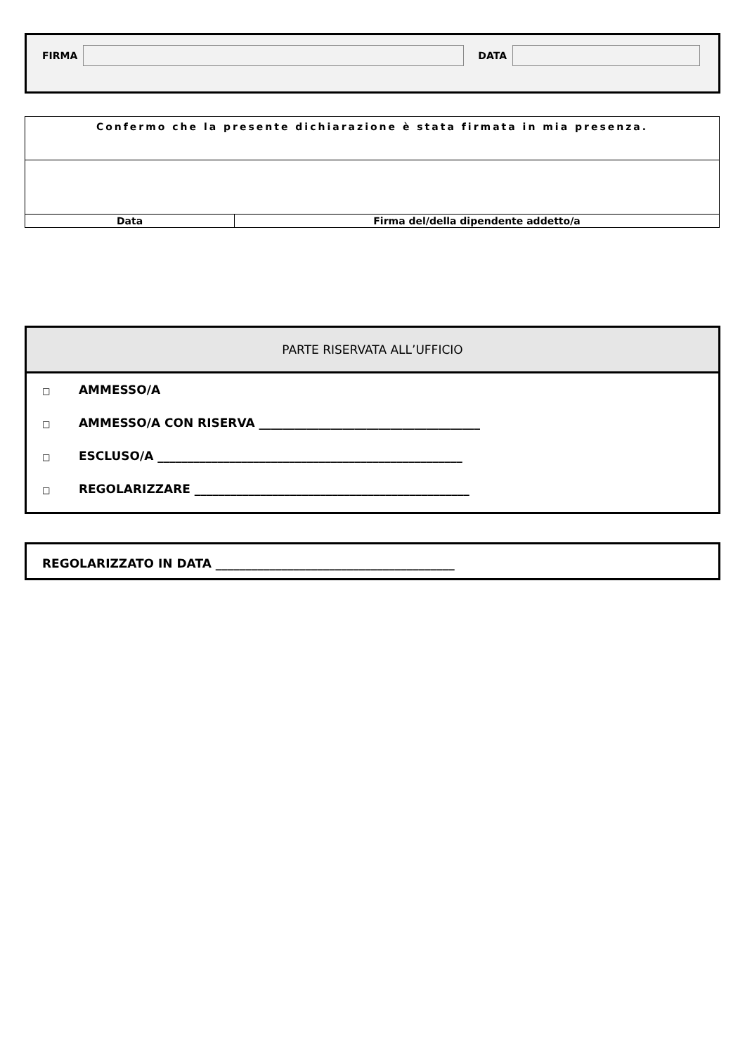FIRMA
DATA
| Confermo che la presente dichiarazione è stata firmata in mia presenza. | |
| Data | Firma del/della dipendente addetto/a |
PARTE RISERVATA ALL’UFFICIO
□ AMMESSO/A
□ AMMESSO/A CON RISERVA _____________________________________
□ ESCLUSO/A ___________________________________________________
□ REGOLARIZZARE ______________________________________________
REGOLARIZZATO IN DATA ________________________________________